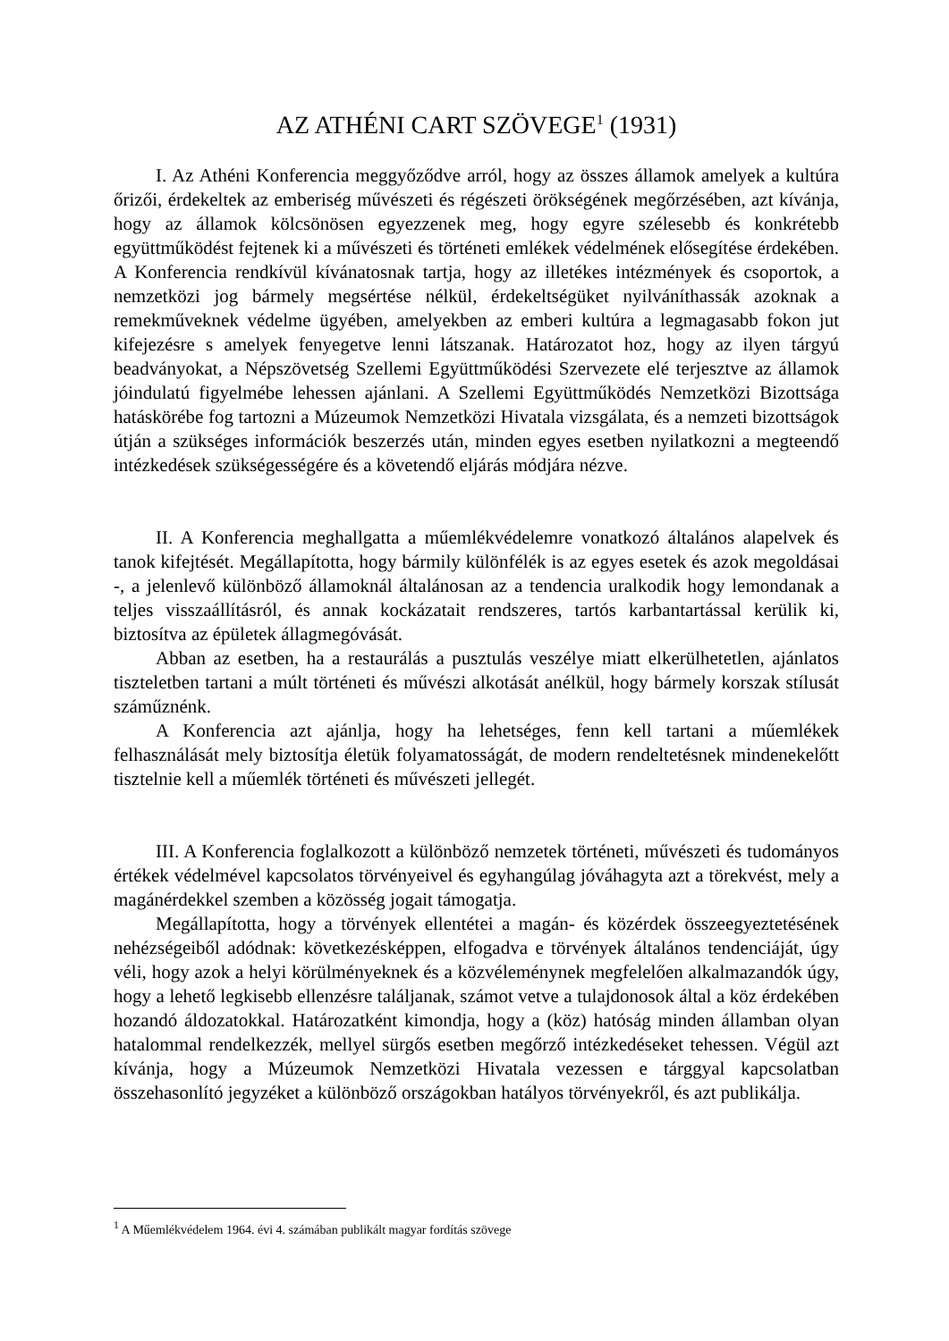AZ ATHÉNI CART SZÖVEGE<sup>1</sup> (1931)
I. Az Athéni Konferencia meggyőződve arról, hogy az összes államok amelyek a kultúra őrizői, érdekeltek az emberiség művészeti és régészeti örökségének megőrzésében, azt kívánja, hogy az államok kölcsönösen egyezzenek meg, hogy egyre szélesebb és konkrétebb együttműködést fejtenek ki a művészeti és történeti emlékek védelmének elősegítése érdekében. A Konferencia rendkívül kívánatosnak tartja, hogy az illetékes intézmények és csoportok, a nemzetközi jog bármely megsértése nélkül, érdekeltségüket nyilváníthassák azoknak a remekműveknek védelme ügyében, amelyekben az emberi kultúra a legmagasabb fokon jut kifejezésre s amelyek fenyegetve lenni látszanak. Határozatot hoz, hogy az ilyen tárgyú beadványokat, a Népszövetség Szellemi Együttműködési Szervezete elé terjesztve az államok jóindulatú figyelmébe lehessen ajánlani. A Szellemi Együttműködés Nemzetközi Bizottsága hatáskörébe fog tartozni a Múzeumok Nemzetközi Hivatala vizsgálata, és a nemzeti bizottságok útján a szükséges információk beszerzés után, minden egyes esetben nyilatkozni a megteendő intézkedések szükségességére és a követendő eljárás módjára nézve.
II. A Konferencia meghallgatta a műemlékvédelemre vonatkozó általános alapelvek és tanok kifejtését. Megállapította, hogy bármily különfélék is az egyes esetek és azok megoldásai -, a jelenlevő különböző államoknál általánosan az a tendencia uralkodik hogy lemondanak a teljes visszaállításról, és annak kockázatait rendszeres, tartós karbantartással kerülik ki, biztosítva az épületek állagmegóvását.
Abban az esetben, ha a restaurálás a pusztulás veszélye miatt elkerülhetetlen, ajánlatos tiszteletben tartani a múlt történeti és művészi alkotását anélkül, hogy bármely korszak stílusát száműznénk.
A Konferencia azt ajánlja, hogy ha lehetséges, fenn kell tartani a műemlékek felhasználását mely biztosítja életük folyamatosságát, de modern rendeltetésnek mindenekelőtt tisztelnie kell a műemlék történeti és művészeti jellegét.
III. A Konferencia foglalkozott a különböző nemzetek történeti, művészeti és tudományos értékek védelmével kapcsolatos törvényeivel és egyhangúlag jóváhagyta azt a törekvést, mely a magánérdekkel szemben a közösség jogait támogatja.
Megállapította, hogy a törvények ellentétei a magán- és közérdek összeegyeztetésének nehézségeiből adódnak: következésképpen, elfogadva e törvények általános tendenciáját, úgy véli, hogy azok a helyi körülményeknek és a közvéleménynek megfelelően alkalmazandók úgy, hogy a lehető legkisebb ellenzésre találjanak, számot vetve a tulajdonosok által a köz érdekében hozandó áldozatokkal. Határozatként kimondja, hogy a (köz) hatóság minden államban olyan hatalommal rendelkezzék, mellyel sürgős esetben megőrző intézkedéseket tehessen. Végül azt kívánja, hogy a Múzeumok Nemzetközi Hivatala vezessen e tárggyal kapcsolatban összehasonlító jegyzéket a különböző országokban hatályos törvényekről, és azt publikálja.
<sup>1</sup> A Műemlékvédelem 1964. évi 4. számában publikált magyar fordítás szövege